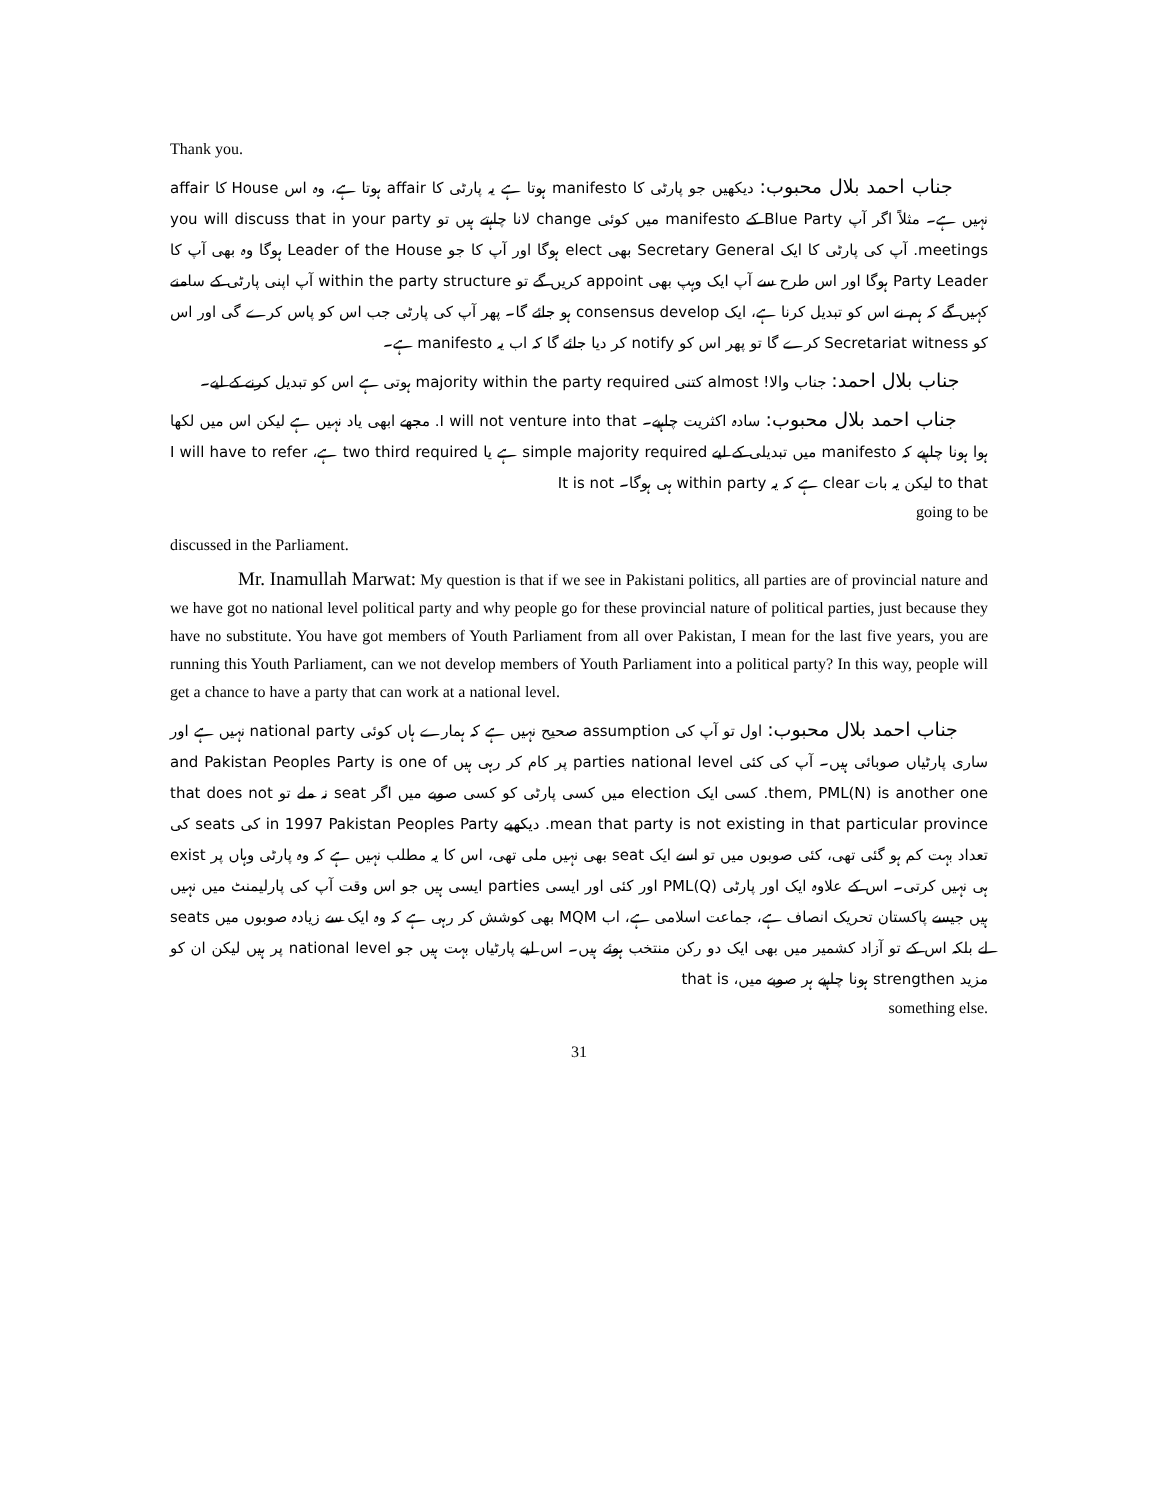Thank you.
جناب احمد بلال محبوب: دیکھیں جو پارٹی کا manifesto ہوتا ہے یہ پارٹی کا affair ہوتا ہے، وہ اس House کا affair نہیں ہے۔ مثلاً اگر آپ Blue Party کے manifesto میں کوئی change لانا چاہتے ہیں تو you will discuss that in your party meetings. آپ کی پارٹی کا ایک Secretary General بھی elect ہوگا اور آپ کا جو Leader of the House ہوگا وہ بھی آپ کا Party Leader ہوگا اور اس طرح سے آپ ایک وہپ بھی appoint کریں گے تو within the party structure آپ اپنی پارٹی کے سامنے کہیں گے کہ ہم نے اس کو تبدیل کرنا ہے، ایک consensus develop ہو جائے گا۔ پھر آپ کی پارٹی جب اس کو پاس کرے گی اور اس کو Secretariat witness کرے گا تو پھر اس کو notify کر دیا جائے گا کہ اب یہ manifesto ہے۔
جناب بلال احمد: جناب والا! almost کتنی majority within the party required ہوتی ہے اس کو تبدیل کرنے کے لیے۔
جناب احمد بلال محبوب: سادہ اکثریت چاہیے۔ I will not venture into that. مجھے ابھی یاد نہیں ہے لیکن اس میں لکھا ہوا ہونا چاہیے کہ manifesto میں تبدیلی کے لیے simple majority required ہے یا two third required ہے، I will have to refer to that لیکن یہ بات clear ہے کہ یہ within party ہی ہوگا۔ It is not
going to be
discussed in the Parliament.
Mr. Inamullah Marwat: My question is that if we see in Pakistani politics, all parties are of provincial nature and we have got no national level political party and why people go for these provincial nature of political parties, just because they have no substitute. You have got members of Youth Parliament from all over Pakistan, I mean for the last five years, you are running this Youth Parliament, can we not develop members of Youth Parliament into a political party? In this way, people will get a chance to have a party that can work at a national level.
جناب احمد بلال محبوب: اول تو آپ کی assumption صحیح نہیں ہے کہ ہمارے ہاں کوئی national party نہیں ہے اور ساری پارٹیاں صوبائی ہیں۔ آپ کی کئی parties national level پر کام کر رہی ہیں and Pakistan Peoples Party is one of them, PML(N) is another one. کسی ایک election میں کسی پارٹی کو کسی صوبے میں اگر seat نہ ملے تو that does not mean that party is not existing in that particular province. دیکھیے in 1997 Pakistan Peoples Party کی seats کی تعداد بہت کم ہو گئی تھی، کئی صوبوں میں تو اسے ایک seat بھی نہیں ملی تھی، اس کا یہ مطلب نہیں ہے کہ وہ پارٹی وہاں پر exist ہی نہیں کرتی۔ اس کے علاوہ ایک اور پارٹی PML(Q) اور کئی اور ایسی parties ایسی ہیں جو اس وقت آپ کی پارلیمنٹ میں نہیں ہیں جیسے پاکستان تحریک انصاف ہے، جماعت اسلامی ہے، اب MQM بھی کوشش کر رہی ہے کہ وہ ایک سے زیادہ صوبوں میں seats لے بلکہ اس کے تو آزاد کشمیر میں بھی ایک دو رکن منتخب ہوئے ہیں۔ اس لیے پارٹیاں بہت ہیں جو national level پر ہیں لیکن ان کو مزید strengthen ہونا چاہیے ہر صوبے میں، that is
something else.
31